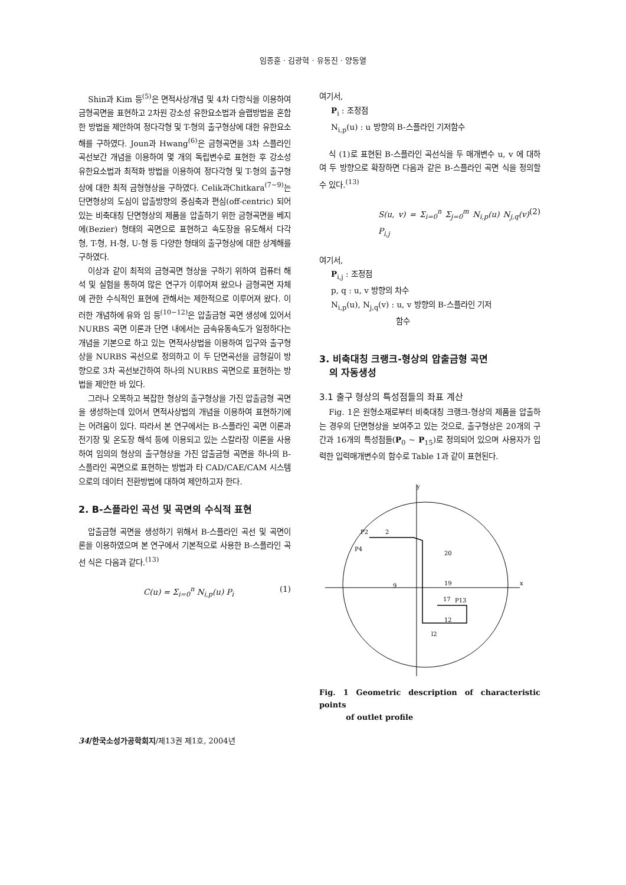임종훈 · 김광혁 · 유동진 · 양동열
Shin과 Kim 등<sup>(5)</sup>은 면적사상개념 및 4차 다항식을 이용하여 금형곡면을 표현하고 2차원 강소성 유한요소법과 슬랩방법을 혼합한 방법을 제안하여 정다각형 및 T-형의 출구형상에 대한 유한요소해를 구하였다. Joun과 Hwang<sup>(6)</sup>은 금형곡면을 3차 스플라인 곡선보간 개념을 이용하여 몇 개의 독립변수로 표현한 후 강소성 유한요소법과 최적화 방법을 이용하여 정다각형 및 T-형의 출구형상에 대한 최적 금형형상을 구하였다. Celik과Chitkara<sup>(7~9)</sup>는 단면형상의 도심이 압출방향의 중심축과 편심(off-centric) 되어있는 비축대칭 단면형상의 제품을 압출하기 위한 금형곡면을 베지에(Bezier) 형태의 곡면으로 표현하고 속도장을 유도해서 다각형, T-형, H-형, U-형 등 다양한 형태의 출구형상에 대한 상계해를 구하였다.
이상과 같이 최적의 금형곡면 형상을 구하기 위하여 컴퓨터 해석 및 실험을 통하여 많은 연구가 이루어져 왔으나 금형곡면 자체에 관한 수식적인 표현에 관해서는 제한적으로 이루어져 왔다. 이러한 개념하에 유와 임 등<sup>(10~12)</sup>은 압출금형 곡면 생성에 있어서 NURBS 곡면 이론과 단면 내에서는 금속유동속도가 일정하다는 개념을 기본으로 하고 있는 면적사상법을 이용하여 입구와 출구형상을 NURBS 곡선으로 정의하고 이 두 단면곡선을 금형길이 방향으로 3차 곡선보간하여 하나의 NURBS 곡면으로 표현하는 방법을 제안한 바 있다.
그러나 오목하고 복잡한 형상의 출구형상을 가진 압출금형 곡면을 생성하는데 있어서 면적사상법의 개념을 이용하여 표현하기에는 어려움이 있다. 따라서 본 연구에서는 B-스플라인 곡면 이론과 전기장 및 온도장 해석 등에 이용되고 있는 스칼라장 이론을 사용하여 임의의 형상의 출구형상을 가진 압출금형 곡면을 하나의 B-스플라인 곡면으로 표현하는 방법과 타 CAD/CAE/CAM 시스템으로의 데이터 전환방법에 대하여 제안하고자 한다.
2. B-스플라인 곡선 및 곡면의 수식적 표현
압출금형 곡면을 생성하기 위해서 B-스플라인 곡선 및 곡면이론을 이용하였으며 본 연구에서 기본적으로 사용한 B-스플라인 곡선 식은 다음과 같다.<sup>(13)</sup>
C(u) = Σ<sub>i=0</sub><sup>n</sup> N<sub>i,p</sub>(u) P<sub>i</sub> (1)
여기서,
P<sub>i</sub> : 조정점
N<sub>i,p</sub>(u) : u 방향의 B-스플라인 기저함수
식 (1)로 표현된 B-스플라인 곡선식을 두 매개변수 u, v 에 대하여 두 방향으로 확장하면 다음과 같은 B-스플라인 곡면 식을 정의할 수 있다.<sup>(13)</sup>
S(u, v) = Σ<sub>i=0</sub><sup>n</sup> Σ<sub>j=0</sub><sup>m</sup> N<sub>i,p</sub>(u) N<sub>j,q</sub>(v) P<sub>i,j</sub> (2)
여기서,
P<sub>i,j</sub> : 조정점
p, q : u, v 방향의 차수
N<sub>i,p</sub>(u), N<sub>j,q</sub>(v) : u, v 방향의 B-스플라인 기저
함수
3. 비축대칭 크랭크-형상의 압출금형 곡면
의 자동생성
3.1 출구 형상의 특성점들의 좌표 계산
Fig. 1은 원형소재로부터 비축대칭 크랭크-형상의 제품을 압출하는 경우의 단면형상을 보여주고 있는 것으로, 출구형상은 20개의 구간과 16개의 특성점들(P<sub>0</sub> ~ P<sub>15</sub>)로 정의되어 있으며 사용자가 입력한 입력매개변수의 함수로 Table 1과 같이 표현된다.
y
x
9
19
P2
2
P4
20
17
12
P13
l2
Fig. 1 Geometric description of characteristic points
of outlet profile
34/한국소성가공학회지/제13권 제1호, 2004년